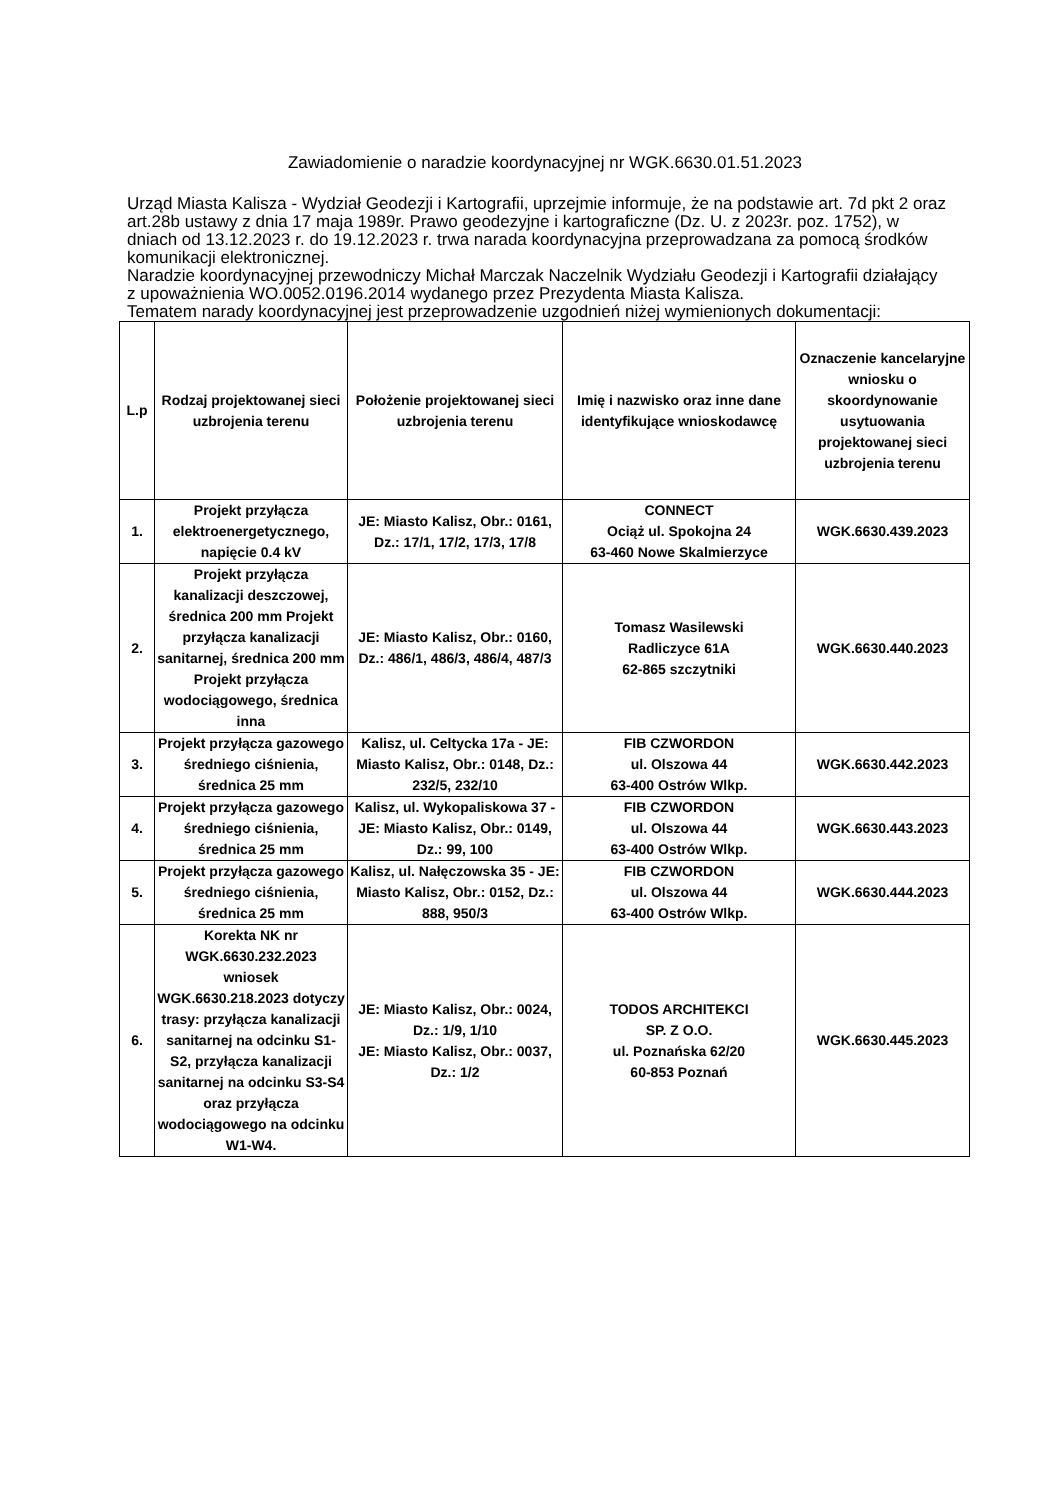Zawiadomienie o naradzie koordynacyjnej nr WGK.6630.01.51.2023
Urząd Miasta Kalisza - Wydział Geodezji i Kartografii, uprzejmie informuje, że na podstawie art. 7d pkt 2 oraz art.28b ustawy z dnia 17 maja 1989r. Prawo geodezyjne i kartograficzne (Dz. U. z 2023r. poz. 1752), w dniach od 13.12.2023 r. do 19.12.2023 r. trwa narada koordynacyjna przeprowadzana za pomocą środków komunikacji elektronicznej.
Naradzie koordynacyjnej przewodniczy Michał Marczak Naczelnik Wydziału Geodezji i Kartografii działający z upoważnienia WO.0052.0196.2014 wydanego przez Prezydenta Miasta Kalisza.
Tematem narady koordynacyjnej jest przeprowadzenie uzgodnień niżej wymienionych dokumentacji:
| L.p | Rodzaj projektowanej sieci uzbrojenia terenu | Położenie projektowanej sieci uzbrojenia terenu | Imię i nazwisko oraz inne dane identyfikujące wnioskodawcę | Oznaczenie kancelaryjne wniosku o skoordynowanie usytuowania projektowanej sieci uzbrojenia terenu |
| --- | --- | --- | --- | --- |
| 1. | Projekt przyłącza elektroenergetycznego, napięcie 0.4 kV | JE: Miasto Kalisz, Obr.: 0161, Dz.: 17/1, 17/2, 17/3, 17/8 | CONNECT Ociąż ul. Spokojna 24 63-460 Nowe Skalmierzyce | WGK.6630.439.2023 |
| 2. | Projekt przyłącza kanalizacji deszczowej, średnica 200 mm Projekt przyłącza kanalizacji sanitarnej, średnica 200 mm Projekt przyłącza wodociągowego, średnica inna | JE: Miasto Kalisz, Obr.: 0160, Dz.: 486/1, 486/3, 486/4, 487/3 | Tomasz Wasilewski Radliczyce 61A 62-865 szczytniki | WGK.6630.440.2023 |
| 3. | Projekt przyłącza gazowego średniego ciśnienia, średnica 25 mm | Kalisz, ul. Celtycka 17a - JE: Miasto Kalisz, Obr.: 0148, Dz.: 232/5, 232/10 | FIB CZWORDON ul. Olszowa 44 63-400 Ostrów Wlkp. | WGK.6630.442.2023 |
| 4. | Projekt przyłącza gazowego średniego ciśnienia, średnica 25 mm | Kalisz, ul. Wykopaliskowa 37 - JE: Miasto Kalisz, Obr.: 0149, Dz.: 99, 100 | FIB CZWORDON ul. Olszowa 44 63-400 Ostrów Wlkp. | WGK.6630.443.2023 |
| 5. | Projekt przyłącza gazowego średniego ciśnienia, średnica 25 mm | Kalisz, ul. Nałęczowska 35 - JE: Miasto Kalisz, Obr.: 0152, Dz.: 888, 950/3 | FIB CZWORDON ul. Olszowa 44 63-400 Ostrów Wlkp. | WGK.6630.444.2023 |
| 6. | Korekta NK nr WGK.6630.232.2023 wniosek WGK.6630.218.2023 dotyczy trasy: przyłącza kanalizacji sanitarnej na odcinku S1-S2, przyłącza kanalizacji sanitarnej na odcinku S3-S4 oraz przyłącza wodociągowego na odcinku W1-W4. | JE: Miasto Kalisz, Obr.: 0024, Dz.: 1/9, 1/10 JE: Miasto Kalisz, Obr.: 0037, Dz.: 1/2 | TODOS ARCHITEKCI SP. Z O.O. ul. Poznańska 62/20 60-853 Poznań | WGK.6630.445.2023 |